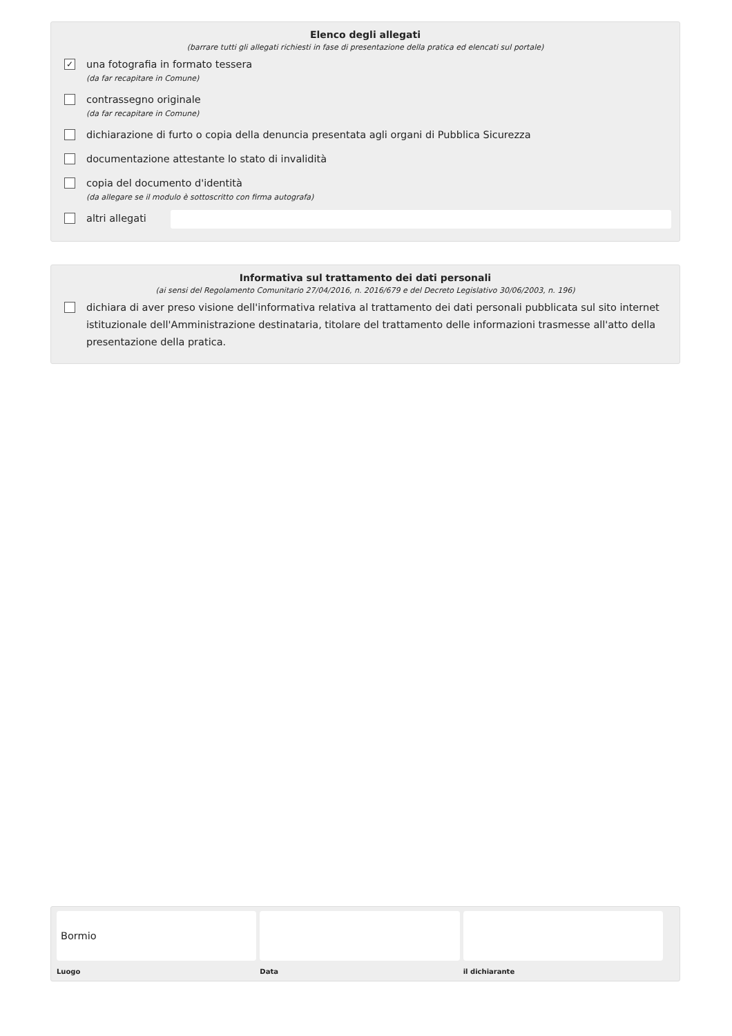Elenco degli allegati
(barrare tutti gli allegati richiesti in fase di presentazione della pratica ed elencati sul portale)
✓
una fotografia in formato tessera
(da far recapitare in Comune)
contrassegno originale
(da far recapitare in Comune)
dichiarazione di furto o copia della denuncia presentata agli organi di Pubblica Sicurezza
documentazione attestante lo stato di invalidità
copia del documento d'identità
(da allegare se il modulo è sottoscritto con firma autografa)
altri allegati
Informativa sul trattamento dei dati personali
(ai sensi del Regolamento Comunitario 27/04/2016, n. 2016/679 e del Decreto Legislativo 30/06/2003, n. 196)
dichiara di aver preso visione dell'informativa relativa al trattamento dei dati personali pubblicata sul sito internet istituzionale dell'Amministrazione destinataria, titolare del trattamento delle informazioni trasmesse all'atto della presentazione della pratica.
Bormio
Luogo
Data il dichiarante